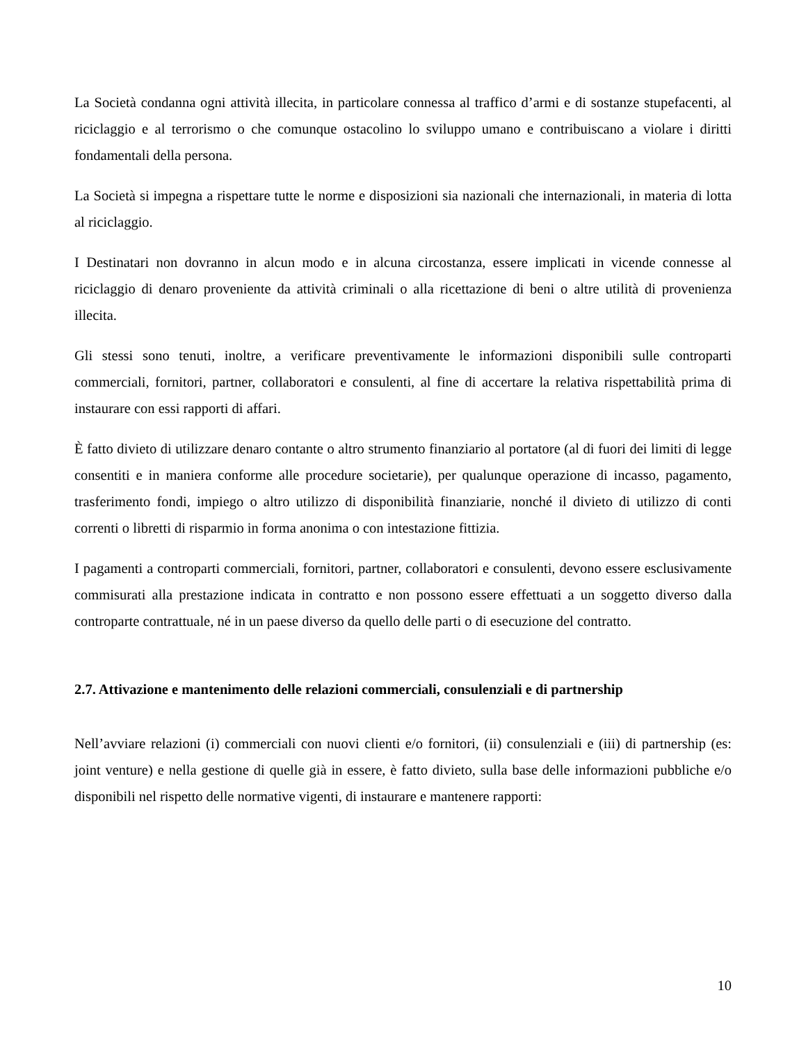La Società condanna ogni attività illecita, in particolare connessa al traffico d’armi e di sostanze stupefacenti, al riciclaggio e al terrorismo o che comunque ostacolino lo sviluppo umano e contribuiscano a violare i diritti fondamentali della persona.
La Società si impegna a rispettare tutte le norme e disposizioni sia nazionali che internazionali, in materia di lotta al riciclaggio.
I Destinatari non dovranno in alcun modo e in alcuna circostanza, essere implicati in vicende connesse al riciclaggio di denaro proveniente da attività criminali o alla ricettazione di beni o altre utilità di provenienza illecita.
Gli stessi sono tenuti, inoltre, a verificare preventivamente le informazioni disponibili sulle controparti commerciali, fornitori, partner, collaboratori e consulenti, al fine di accertare la relativa rispettabilità prima di instaurare con essi rapporti di affari.
È fatto divieto di utilizzare denaro contante o altro strumento finanziario al portatore (al di fuori dei limiti di legge consentiti e in maniera conforme alle procedure societarie), per qualunque operazione di incasso, pagamento, trasferimento fondi, impiego o altro utilizzo di disponibilità finanziarie, nonché il divieto di utilizzo di conti correnti o libretti di risparmio in forma anonima o con intestazione fittizia.
I pagamenti a controparti commerciali, fornitori, partner, collaboratori e consulenti, devono essere esclusivamente commisurati alla prestazione indicata in contratto e non possono essere effettuati a un soggetto diverso dalla controparte contrattuale, né in un paese diverso da quello delle parti o di esecuzione del contratto.
2.7. Attivazione e mantenimento delle relazioni commerciali, consulenziali e di partnership
Nell’avviare relazioni (i) commerciali con nuovi clienti e/o fornitori, (ii) consulenziali e (iii) di partnership (es: joint venture) e nella gestione di quelle già in essere, è fatto divieto, sulla base delle informazioni pubbliche e/o disponibili nel rispetto delle normative vigenti, di instaurare e mantenere rapporti:
10